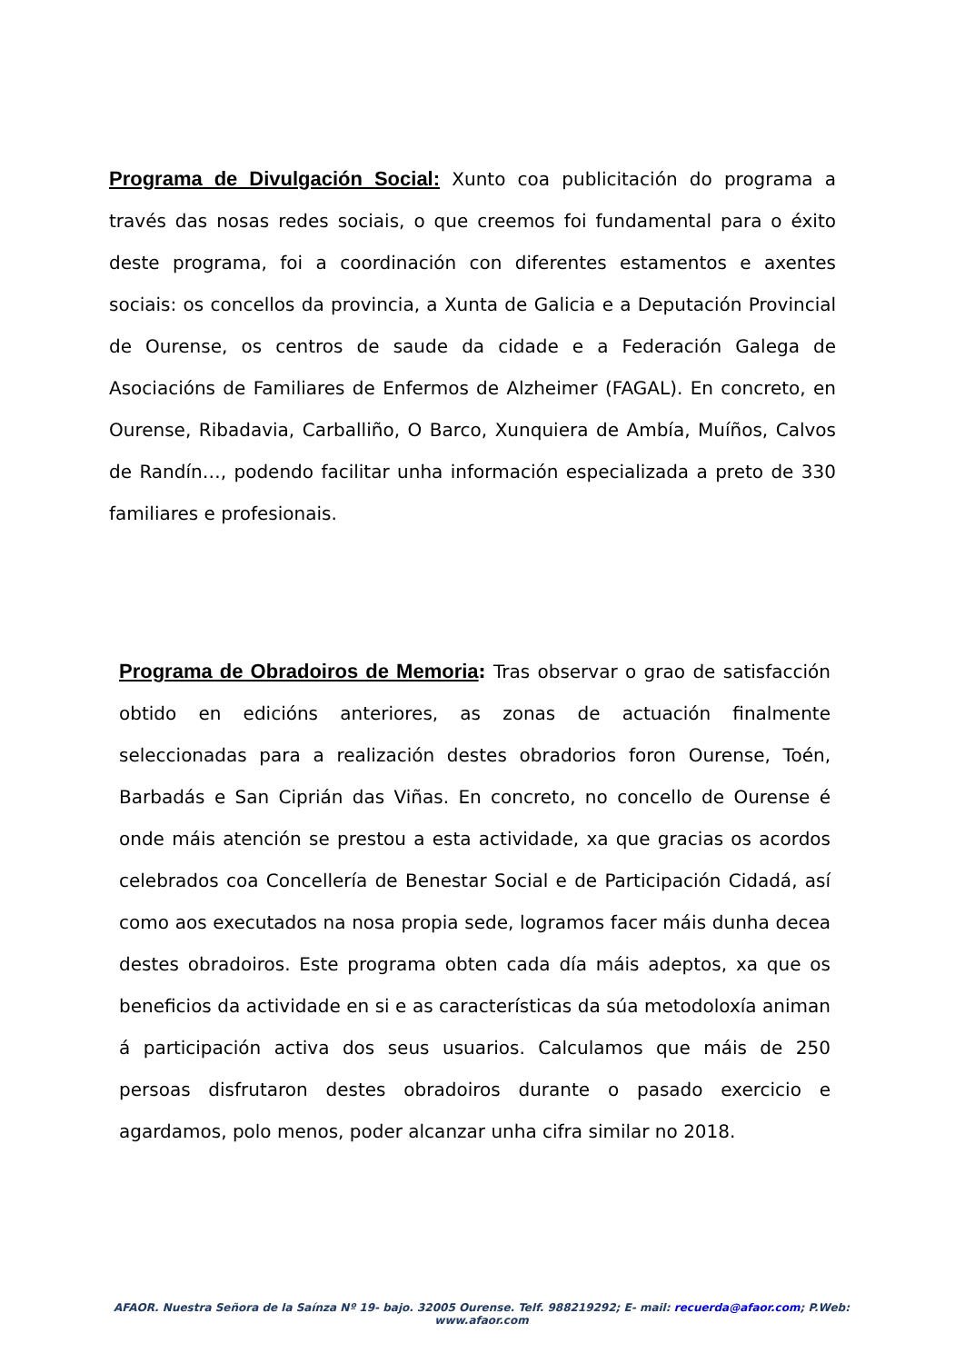Programa de Divulgación Social: Xunto coa publicitación do programa a través das nosas redes sociais, o que creemos foi fundamental para o éxito deste programa, foi a coordinación con diferentes estamentos e axentes sociais: os concellos da provincia, a Xunta de Galicia e a Deputación Provincial de Ourense, os centros de saude da cidade e a Federación Galega de Asociacións de Familiares de Enfermos de Alzheimer (FAGAL). En concreto, en Ourense, Ribadavia, Carballiño, O Barco, Xunquiera de Ambía, Muíños, Calvos de Randín…, podendo facilitar unha información especializada a preto de 330 familiares e profesionais.
Programa de Obradoiros de Memoria: Tras observar o grao de satisfacción obtido en edicións anteriores, as zonas de actuación finalmente seleccionadas para a realización destes obradorios foron Ourense, Toén, Barbadás e San Ciprián das Viñas. En concreto, no concello de Ourense é onde máis atención se prestou a esta actividade, xa que gracias os acordos celebrados coa Concellería de Benestar Social e de Participación Cidadá, así como aos executados na nosa propia sede, logramos facer máis dunha decea destes obradoiros. Este programa obten cada día máis adeptos, xa que os beneficios da actividade en si e as características da súa metodoloxía animan á participación activa dos seus usuarios. Calculamos que máis de 250 persoas disfrutaron destes obradoiros durante o pasado exercicio e agardamos, polo menos, poder alcanzar unha cifra similar no 2018.
AFAOR. Nuestra Señora de la Saínza Nº 19- bajo. 32005 Ourense. Telf. 988219292; E- mail: recuerda@afaor.com; P.Web: www.afaor.com